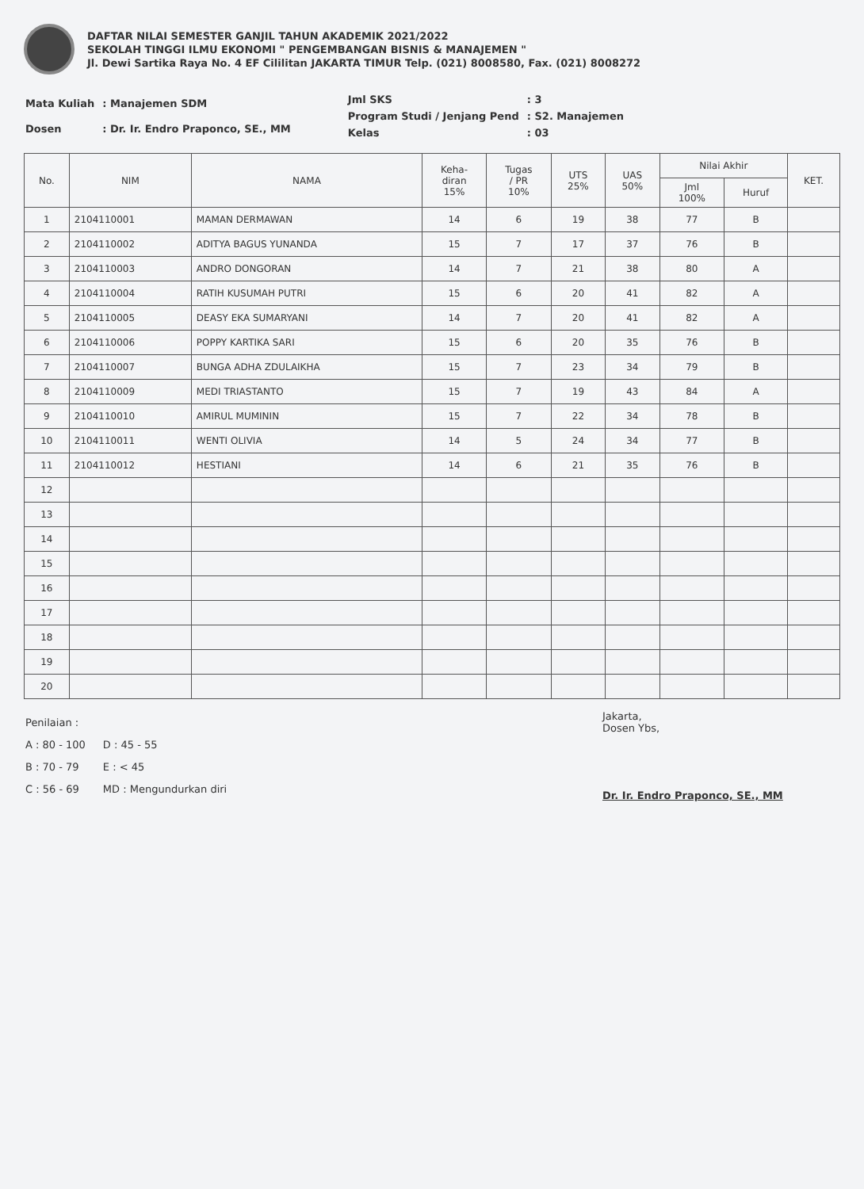DAFTAR NILAI SEMESTER GANJIL TAHUN AKADEMIK 2021/2022
SEKOLAH TINGGI ILMU EKONOMI " PENGEMBANGAN BISNIS & MANAJEMEN "
Jl. Dewi Sartika Raya No. 4 EF Cililitan JAKARTA TIMUR Telp. (021) 8008580, Fax. (021) 8008272
| Mata Kuliah | : Manajemen SDM |
| Dosen | : Dr. Ir. Endro Praponco, SE., MM |
| Jml SKS | : 3 |
| Program Studi / Jenjang Pend | : S2. Manajemen |
| Kelas | : 03 |
| No. | NIM | NAMA | Keha- diran 15% | Tugas / PR 10% | UTS 25% | UAS 50% | Nilai Akhir | | KET. |
| --- | --- | --- | --- | --- | --- | --- | --- | --- | --- |
| | | | | | | | Jml 100% | Huruf | |
| 1 | 2104110001 | MAMAN DERMAWAN | 14 | 6 | 19 | 38 | 77 | B | |
| 2 | 2104110002 | ADITYA BAGUS YUNANDA | 15 | 7 | 17 | 37 | 76 | B | |
| 3 | 2104110003 | ANDRO DONGORAN | 14 | 7 | 21 | 38 | 80 | A | |
| 4 | 2104110004 | RATIH KUSUMAH PUTRI | 15 | 6 | 20 | 41 | 82 | A | |
| 5 | 2104110005 | DEASY EKA SUMARYANI | 14 | 7 | 20 | 41 | 82 | A | |
| 6 | 2104110006 | POPPY KARTIKA SARI | 15 | 6 | 20 | 35 | 76 | B | |
| 7 | 2104110007 | BUNGA ADHA ZDULAIKHA | 15 | 7 | 23 | 34 | 79 | B | |
| 8 | 2104110009 | MEDI TRIASTANTO | 15 | 7 | 19 | 43 | 84 | A | |
| 9 | 2104110010 | AMIRUL MUMININ | 15 | 7 | 22 | 34 | 78 | B | |
| 10 | 2104110011 | WENTI OLIVIA | 14 | 5 | 24 | 34 | 77 | B | |
| 11 | 2104110012 | HESTIANI | 14 | 6 | 21 | 35 | 76 | B | |
| 12 | | | | | | | | | |
| 13 | | | | | | | | | |
| 14 | | | | | | | | | |
| 15 | | | | | | | | | |
| 16 | | | | | | | | | |
| 17 | | | | | | | | | |
| 18 | | | | | | | | | |
| 19 | | | | | | | | | |
| 20 | | | | | | | | | |
| Penilaian : | |
| A : 80 - 100 | D : 45 - 55 |
| B : 70 - 79 | E : < 45 |
| C : 56 - 69 | MD : Mengundurkan diri |
Jakarta,
Dosen Ybs,
Dr. Ir. Endro Praponco, SE., MM